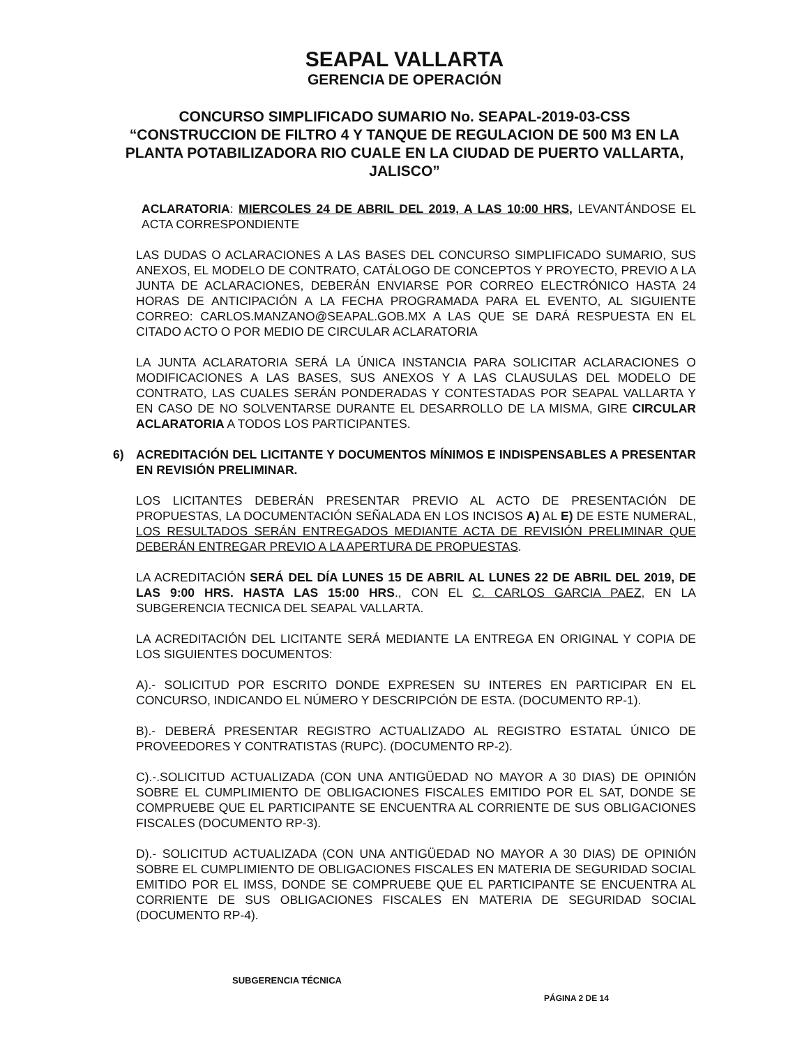SEAPAL VALLARTA
GERENCIA DE OPERACIÓN
CONCURSO SIMPLIFICADO SUMARIO No. SEAPAL-2019-03-CSS
“CONSTRUCCION DE FILTRO 4 Y TANQUE DE REGULACION DE 500 M3 EN LA PLANTA POTABILIZADORA RIO CUALE EN LA CIUDAD DE PUERTO VALLARTA, JALISCO”
ACLARATORIA: MIERCOLES 24 DE ABRIL DEL 2019, A LAS 10:00 HRS, LEVANTÁNDOSE EL ACTA CORRESPONDIENTE
LAS DUDAS O ACLARACIONES A LAS BASES DEL CONCURSO SIMPLIFICADO SUMARIO, SUS ANEXOS, EL MODELO DE CONTRATO, CATÁLOGO DE CONCEPTOS Y PROYECTO, PREVIO A LA JUNTA DE ACLARACIONES, DEBERÁN ENVIARSE POR CORREO ELECTRÓNICO HASTA 24 HORAS DE ANTICIPACIÓN A LA FECHA PROGRAMADA PARA EL EVENTO, AL SIGUIENTE CORREO: CARLOS.MANZANO@SEAPAL.GOB.MX A LAS QUE SE DARÁ RESPUESTA EN EL CITADO ACTO O POR MEDIO DE CIRCULAR ACLARATORIA
LA JUNTA ACLARATORIA SERÁ LA ÚNICA INSTANCIA PARA SOLICITAR ACLARACIONES O MODIFICACIONES A LAS BASES, SUS ANEXOS Y A LAS CLAUSULAS DEL MODELO DE CONTRATO, LAS CUALES SERÁN PONDERADAS Y CONTESTADAS POR SEAPAL VALLARTA Y EN CASO DE NO SOLVENTARSE DURANTE EL DESARROLLO DE LA MISMA, GIRE CIRCULAR ACLARATORIA A TODOS LOS PARTICIPANTES.
6) ACREDITACIÓN DEL LICITANTE Y DOCUMENTOS MÍNIMOS E INDISPENSABLES A PRESENTAR EN REVISIÓN PRELIMINAR.
LOS LICITANTES DEBERÁN PRESENTAR PREVIO AL ACTO DE PRESENTACIÓN DE PROPUESTAS, LA DOCUMENTACIÓN SEÑALADA EN LOS INCISOS A) AL E) DE ESTE NUMERAL, LOS RESULTADOS SERÁN ENTREGADOS MEDIANTE ACTA DE REVISIÓN PRELIMINAR QUE DEBERÁN ENTREGAR PREVIO A LA APERTURA DE PROPUESTAS.
LA ACREDITACIÓN SERÁ DEL DÍA LUNES 15 DE ABRIL AL LUNES 22 DE ABRIL DEL 2019, DE LAS 9:00 HRS. HASTA LAS 15:00 HRS., CON EL C. CARLOS GARCIA PAEZ, EN LA SUBGERENCIA TECNICA DEL SEAPAL VALLARTA.
LA ACREDITACIÓN DEL LICITANTE SERÁ MEDIANTE LA ENTREGA EN ORIGINAL Y COPIA DE LOS SIGUIENTES DOCUMENTOS:
A).- SOLICITUD POR ESCRITO DONDE EXPRESEN SU INTERES EN PARTICIPAR EN EL CONCURSO, INDICANDO EL NÚMERO Y DESCRIPCIÓN DE ESTA. (DOCUMENTO RP-1).
B).- DEBERÁ PRESENTAR REGISTRO ACTUALIZADO AL REGISTRO ESTATAL ÚNICO DE PROVEEDORES Y CONTRATISTAS (RUPC). (DOCUMENTO RP-2).
C).-.SOLICITUD ACTUALIZADA (CON UNA ANTIGÜEDAD NO MAYOR A 30 DIAS) DE OPINIÓN SOBRE EL CUMPLIMIENTO DE OBLIGACIONES FISCALES EMITIDO POR EL SAT, DONDE SE COMPRUEBE QUE EL PARTICIPANTE SE ENCUENTRA AL CORRIENTE DE SUS OBLIGACIONES FISCALES (DOCUMENTO RP-3).
D).- SOLICITUD ACTUALIZADA (CON UNA ANTIGÜEDAD NO MAYOR A 30 DIAS) DE OPINIÓN SOBRE EL CUMPLIMIENTO DE OBLIGACIONES FISCALES EN MATERIA DE SEGURIDAD SOCIAL EMITIDO POR EL IMSS, DONDE SE COMPRUEBE QUE EL PARTICIPANTE SE ENCUENTRA AL CORRIENTE DE SUS OBLIGACIONES FISCALES EN MATERIA DE SEGURIDAD SOCIAL (DOCUMENTO RP-4).
SUBGERENCIA TÉCNICA
PÁGINA 2 DE 14